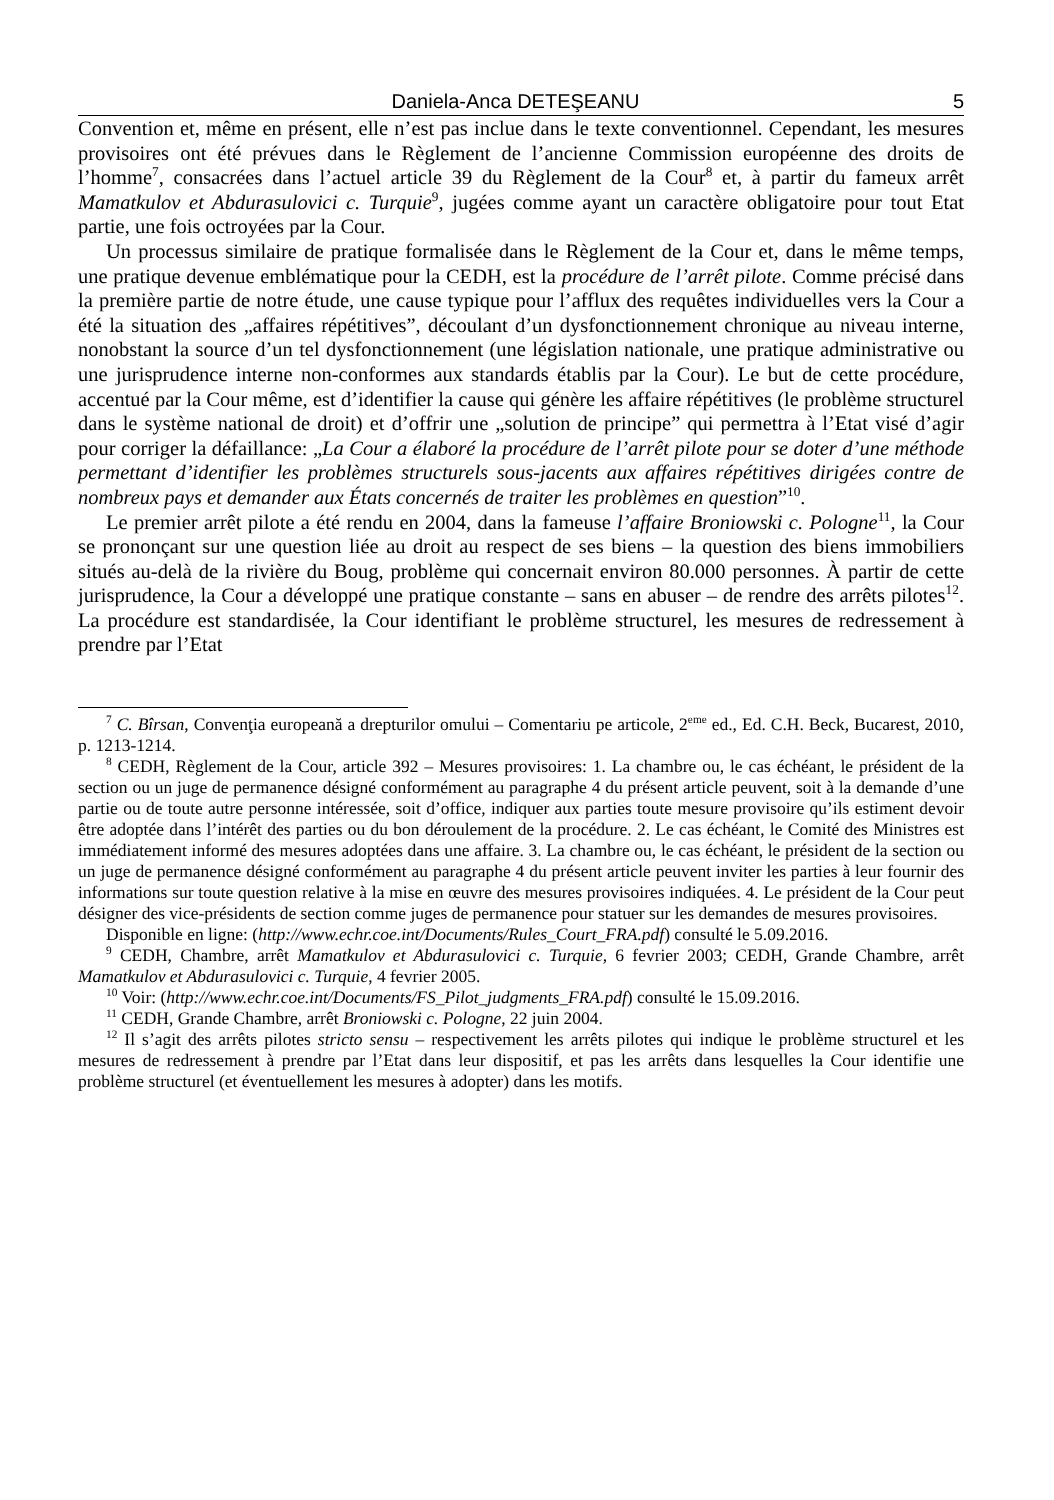Daniela-Anca DETEŞEANU 5
Convention et, même en présent, elle n’est pas inclue dans le texte conventionnel. Cependant, les mesures provisoires ont été prévues dans le Règlement de l’ancienne Commission européenne des droits de l’homme<sup>7</sup>, consacrées dans l’actuel article 39 du Règlement de la Cour<sup>8</sup> et, à partir du fameux arrêt Mamatkulov et Abdurasulovici c. Turquie<sup>9</sup>, jugées comme ayant un caractère obligatoire pour tout Etat partie, une fois octroyées par la Cour.
Un processus similaire de pratique formalisée dans le Règlement de la Cour et, dans le même temps, une pratique devenue emblématique pour la CEDH, est la procédure de l’arrêt pilote. Comme précisé dans la première partie de notre étude, une cause typique pour l’afflux des requêtes individuelles vers la Cour a été la situation des „affaires répétitives”, découlant d’un dysfonctionnement chronique au niveau interne, nonobstant la source d’un tel dysfonctionnement (une législation nationale, une pratique administrative ou une jurisprudence interne non-conformes aux standards établis par la Cour). Le but de cette procédure, accentué par la Cour même, est d’identifier la cause qui génère les affaire répétitives (le problème structurel dans le système national de droit) et d’offrir une „solution de principe” qui permettra à l’Etat visé d’agir pour corriger la défaillance: „La Cour a élaboré la procédure de l’arrêt pilote pour se doter d’une méthode permettant d’identifier les problèmes structurels sous-jacents aux affaires répétitives dirigées contre de nombreux pays et demander aux États concernés de traiter les problèmes en question”<sup>10</sup>.
Le premier arrêt pilote a été rendu en 2004, dans la fameuse l’affaire Broniowski c. Pologne<sup>11</sup>, la Cour se prononçant sur une question liée au droit au respect de ses biens – la question des biens immobiliers situés au-delà de la rivière du Boug, problème qui concernait environ 80.000 personnes. À partir de cette jurisprudence, la Cour a développé une pratique constante – sans en abuser – de rendre des arrêts pilotes<sup>12</sup>. La procédure est standardisée, la Cour identifiant le problème structurel, les mesures de redressement à prendre par l’Etat
<sup>7</sup> C. Bîrsan, Convenţia europeană a drepturilor omului – Comentariu pe articole, 2<sup>eme</sup> ed., Ed. C.H. Beck, Bucarest, 2010, p. 1213-1214.
<sup>8</sup> CEDH, Règlement de la Cour, article 392 – Mesures provisoires: 1. La chambre ou, le cas échéant, le président de la section ou un juge de permanence désigné conformément au paragraphe 4 du présent article peuvent, soit à la demande d’une partie ou de toute autre personne intéressée, soit d’office, indiquer aux parties toute mesure provisoire qu’ils estiment devoir être adoptée dans l’intérêt des parties ou du bon déroulement de la procédure. 2. Le cas échéant, le Comité des Ministres est immédiatement informé des mesures adoptées dans une affaire. 3. La chambre ou, le cas échéant, le président de la section ou un juge de permanence désigné conformément au paragraphe 4 du présent article peuvent inviter les parties à leur fournir des informations sur toute question relative à la mise en œuvre des mesures provisoires indiquées. 4. Le président de la Cour peut désigner des vice-présidents de section comme juges de permanence pour statuer sur les demandes de mesures provisoires.
Disponible en ligne: (http://www.echr.coe.int/Documents/Rules_Court_FRA.pdf) consulté le 5.09.2016.
<sup>9</sup> CEDH, Chambre, arrêt Mamatkulov et Abdurasulovici c. Turquie, 6 fevrier 2003; CEDH, Grande Chambre, arrêt Mamatkulov et Abdurasulovici c. Turquie, 4 fevrier 2005.
<sup>10</sup> Voir: (http://www.echr.coe.int/Documents/FS_Pilot_judgments_FRA.pdf) consulté le 15.09.2016.
<sup>11</sup> CEDH, Grande Chambre, arrêt Broniowski c. Pologne, 22 juin 2004.
<sup>12</sup> Il s’agit des arrêts pilotes stricto sensu – respectivement les arrêts pilotes qui indique le problème structurel et les mesures de redressement à prendre par l’Etat dans leur dispositif, et pas les arrêts dans lesquelles la Cour identifie une problème structurel (et éventuellement les mesures à adopter) dans les motifs.